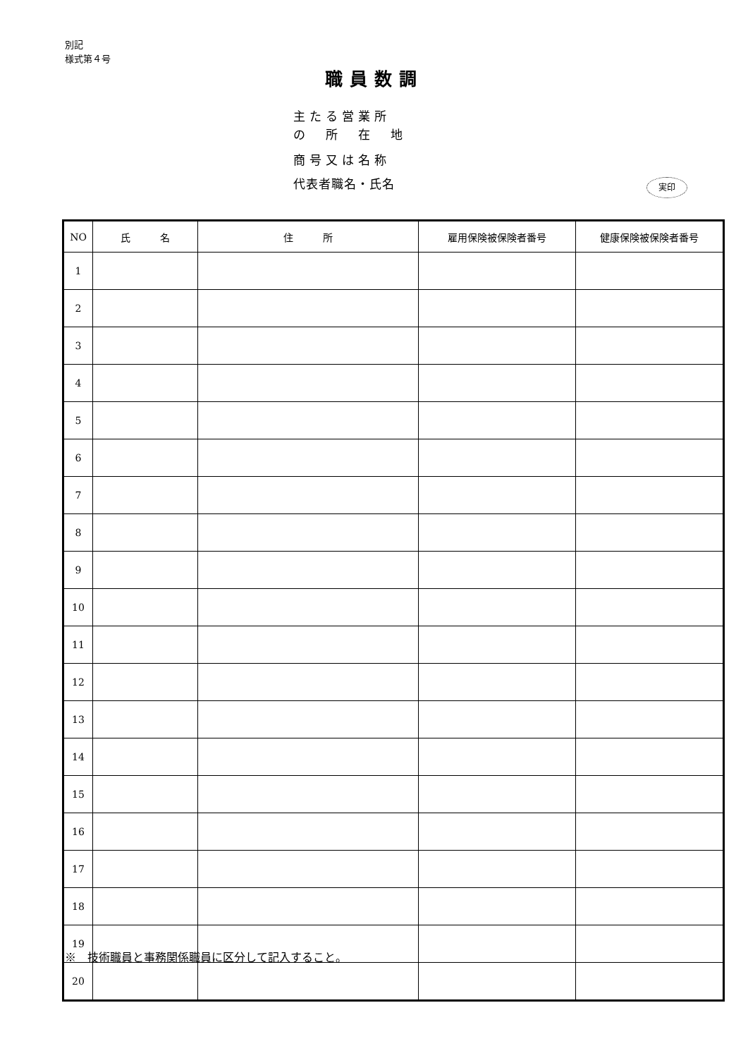別記
様式第４号
職員数調
主たる営業所
の　所　在　地
商号又は名称
代表者職名・氏名
実印
| NO | 氏 名 | 住 所 | 雇用保険被保険者番号 | 健康保険被保険者番号 |
| --- | --- | --- | --- | --- |
| 1 | | | | |
| 2 | | | | |
| 3 | | | | |
| 4 | | | | |
| 5 | | | | |
| 6 | | | | |
| 7 | | | | |
| 8 | | | | |
| 9 | | | | |
| 10 | | | | |
| 11 | | | | |
| 12 | | | | |
| 13 | | | | |
| 14 | | | | |
| 15 | | | | |
| 16 | | | | |
| 17 | | | | |
| 18 | | | | |
| 19 | | | | |
| 20 | | | | |
※　技術職員と事務関係職員に区分して記入すること。